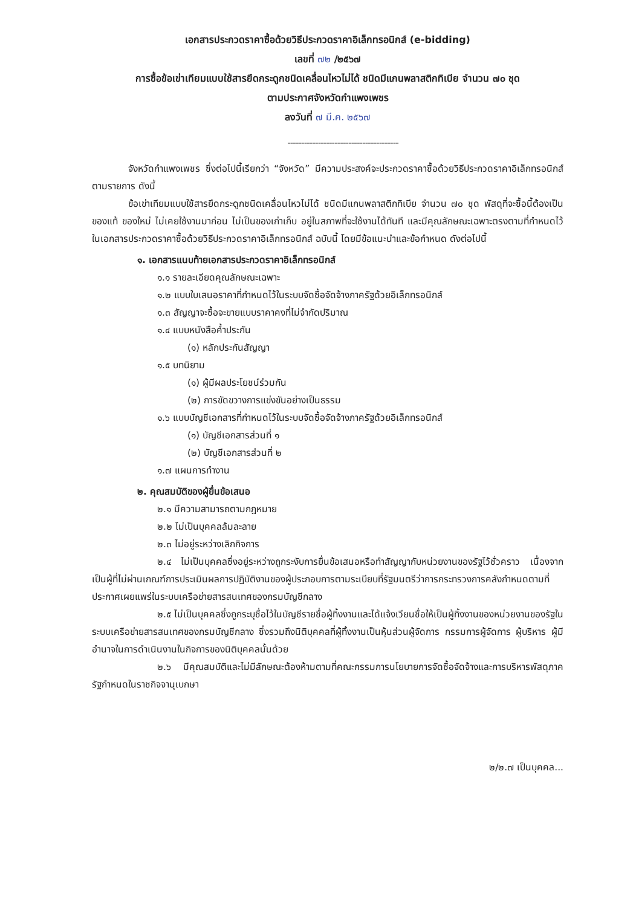เอกสารประกวดราคาซื้อด้วยวิธีประกวดราคาอิเล็กทรอนิกส์ (e-bidding)
เลขที่ ๗๒ /๒๕๖๗
การซื้อข้อเข่าเทียมแบบใช้สารยึดกระดูกชนิดเคลื่อนไหวไม่ได้ ชนิดมีแกนพลาสติกทิเบีย จำนวน ๗๐ ชุด
ตามประกาศจังหวัดกำแพงเพชร
ลงวันที่ ๗ มี.ค. ๒๕๖๗
----------------------------------------
จังหวัดกำแพงเพชร ซึ่งต่อไปนี้เรียกว่า “จังหวัด” มีความประสงค์จะประกวดราคาซื้อด้วยวิธีประกวดราคาอิเล็กทรอนิกส์ ตามรายการ ดังนี้
ข้อเข่าเทียมแบบใช้สารยึดกระดูกชนิดเคลื่อนไหวไม่ได้ ชนิดมีแกนพลาสติกทิเบีย จำนวน ๗๐ ชุด พัสดุที่จะซื้อนี้ต้องเป็นของแท้ ของใหม่ ไม่เคยใช้งานมาก่อน ไม่เป็นของเก่าเก็บ อยู่ในสภาพที่จะใช้งานได้ทันที และมีคุณลักษณะเฉพาะตรงตามที่กำหนดไว้ในเอกสารประกวดราคาซื้อด้วยวิธีประกวดราคาอิเล็กทรอนิกส์ ฉบับนี้ โดยมีข้อแนะนำและข้อกำหนด ดังต่อไปนี้
๑. เอกสารแนบท้ายเอกสารประกวดราคาอิเล็กทรอนิกส์
๑.๑ รายละเอียดคุณลักษณะเฉพาะ
๑.๒ แบบใบเสนอราคาที่กำหนดไว้ในระบบจัดซื้อจัดจ้างภาครัฐด้วยอิเล็กทรอนิกส์
๑.๓ สัญญาจะซื้อจะขายแบบราคาคงที่ไม่จำกัดปริมาณ
๑.๔ แบบหนังสือค้ำประกัน
(๑) หลักประกันสัญญา
๑.๕ บทนิยาม
(๑) ผู้มีผลประโยชน์ร่วมกัน
(๒) การขัดขวางการแข่งขันอย่างเป็นธรรม
๑.๖ แบบบัญชีเอกสารที่กำหนดไว้ในระบบจัดซื้อจัดจ้างภาครัฐด้วยอิเล็กทรอนิกส์
(๑) บัญชีเอกสารส่วนที่ ๑
(๒) บัญชีเอกสารส่วนที่ ๒
๑.๗ แผนการทำงาน
๒. คุณสมบัติของผู้ยื่นข้อเสนอ
๒.๑ มีความสามารถตามกฎหมาย
๒.๒ ไม่เป็นบุคคลล้มละลาย
๒.๓ ไม่อยู่ระหว่างเลิกกิจการ
๒.๔ ไม่เป็นบุคคลซึ่งอยู่ระหว่างถูกระงับการยื่นข้อเสนอหรือทำสัญญากับหน่วยงานของรัฐไว้ชั่วคราว เนื่องจากเป็นผู้ที่ไม่ผ่านเกณฑ์การประเมินผลการปฏิบัติงานของผู้ประกอบการตามระเบียบที่รัฐมนตรีว่าการกระทรวงการคลังกำหนดตามที่ประกาศเผยแพร่ในระบบเครือข่ายสารสนเทศของกรมบัญชีกลาง
๒.๕ ไม่เป็นบุคคลซึ่งถูกระบุชื่อไว้ในบัญชีรายชื่อผู้ทิ้งงานและได้แจ้งเวียนชื่อให้เป็นผู้ทิ้งงานของหน่วยงานของรัฐในระบบเครือข่ายสารสนเทศของกรมบัญชีกลาง ซึ่งรวมถึงนิติบุคคลที่ผู้ทิ้งงานเป็นหุ้นส่วนผู้จัดการ กรรมการผู้จัดการ ผู้บริหาร ผู้มีอำนาจในการดำเนินงานในกิจการของนิติบุคคลนั้นด้วย
๒.๖ มีคุณสมบัติและไม่มีลักษณะต้องห้ามตามที่คณะกรรมการนโยบายการจัดซื้อจัดจ้างและการบริหารพัสดุภาครัฐกำหนดในราชกิจจานุเบกษา
๒/๒.๗ เป็นบุคคล...